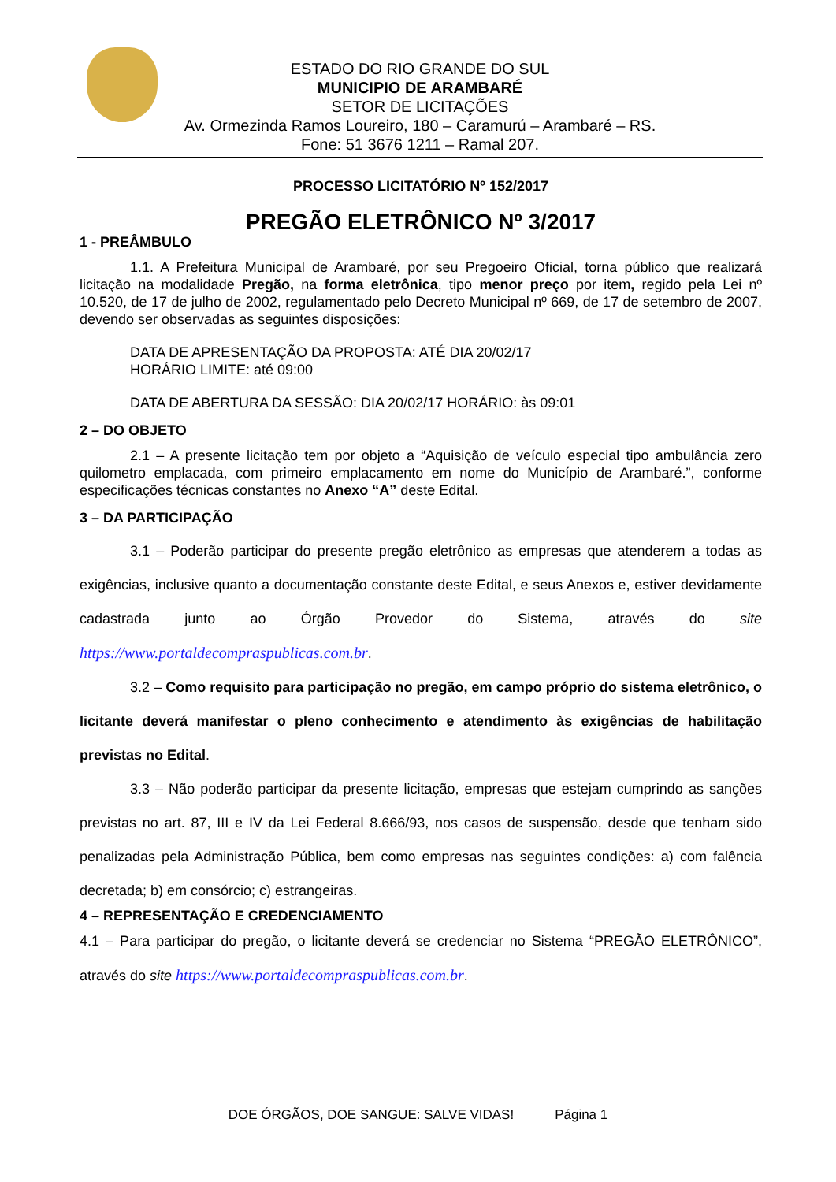ESTADO DO RIO GRANDE DO SUL
MUNICIPIO DE ARAMBARÉ
SETOR DE LICITAÇÕES
Av. Ormezinda Ramos Loureiro, 180 – Caramurú – Arambaré – RS.
Fone: 51 3676 1211 – Ramal 207.
PROCESSO LICITATÓRIO Nº 152/2017
PREGÃO ELETRÔNICO Nº 3/2017
1 - PREÂMBULO
1.1. A Prefeitura Municipal de Arambaré, por seu Pregoeiro Oficial, torna público que realizará licitação na modalidade Pregão, na forma eletrônica, tipo menor preço por item, regido pela Lei nº 10.520, de 17 de julho de 2002, regulamentado pelo Decreto Municipal nº 669, de 17 de setembro de 2007, devendo ser observadas as seguintes disposições:
DATA DE APRESENTAÇÃO DA PROPOSTA: ATÉ DIA 20/02/17
HORÁRIO LIMITE: até 09:00
DATA DE ABERTURA DA SESSÃO: DIA 20/02/17 HORÁRIO: às 09:01
2 – DO OBJETO
2.1 – A presente licitação tem por objeto a “Aquisição de veículo especial tipo ambulância zero quilometro emplacada, com primeiro emplacamento em nome do Município de Arambaré.”, conforme especificações técnicas constantes no Anexo “A” deste Edital.
3 – DA PARTICIPAÇÃO
3.1 – Poderão participar do presente pregão eletrônico as empresas que atenderem a todas as exigências, inclusive quanto a documentação constante deste Edital, e seus Anexos e, estiver devidamente cadastrada junto ao Órgão Provedor do Sistema, através do site https://www.portaldecompraspublicas.com.br.
3.2 – Como requisito para participação no pregão, em campo próprio do sistema eletrônico, o licitante deverá manifestar o pleno conhecimento e atendimento às exigências de habilitação previstas no Edital.
3.3 – Não poderão participar da presente licitação, empresas que estejam cumprindo as sanções previstas no art. 87, III e IV da Lei Federal 8.666/93, nos casos de suspensão, desde que tenham sido penalizadas pela Administração Pública, bem como empresas nas seguintes condições: a) com falência decretada; b) em consórcio; c) estrangeiras.
4 – REPRESENTAÇÃO E CREDENCIAMENTO
4.1 – Para participar do pregão, o licitante deverá se credenciar no Sistema “PREGÃO ELETRÔNICO”, através do site https://www.portaldecompraspublicas.com.br.
DOE ÓRGÃOS, DOE SANGUE: SALVE VIDAS! Página 1